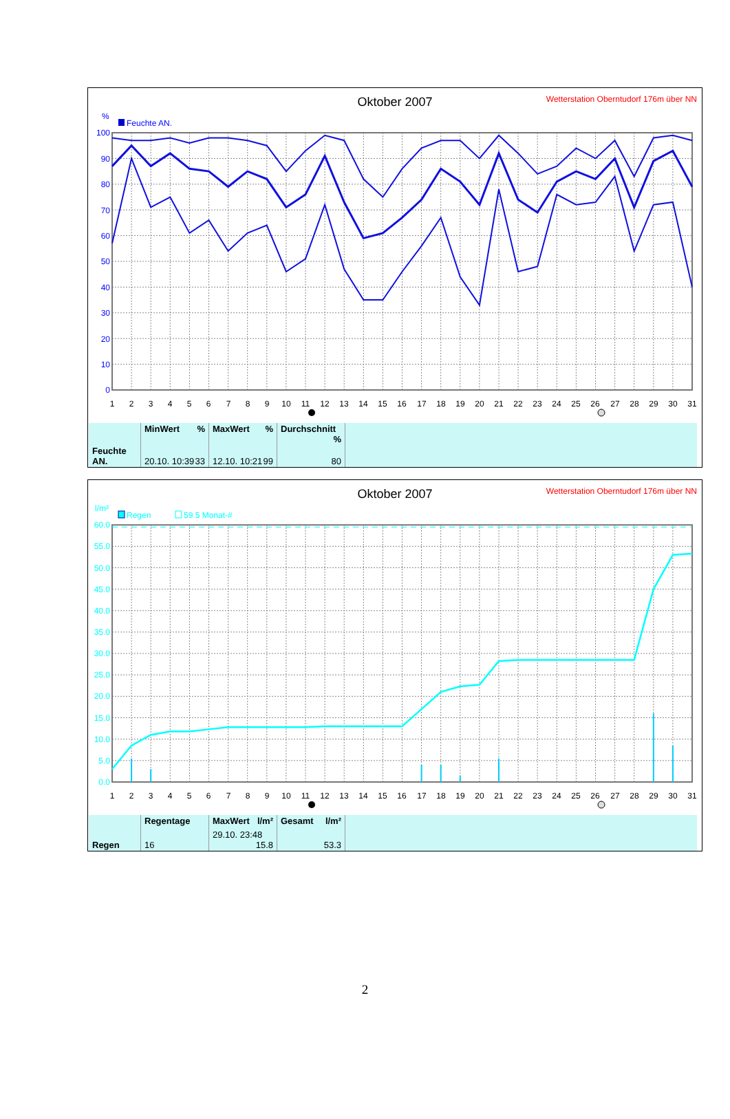Oktober 2007
Wetterstation Oberntudorf 176m über NN
%
Feuchte AN.
0
10
20
30
40
50
60
70
80
90
100
1
2
3
4
5
6
7
8
9
10
11
12
13
14
15
16
17
18
19
20
21
22
23
24
25
26
27
28
29
30
31
| | MinWert % | MaxWert % | Durchschnitt % | |
| Feuchte AN. | 20.10. 10:39 33 | 12.10. 10:21 99 | 80 | |
Oktober 2007
Wetterstation Oberntudorf 176m über NN
l/m²
Regen
59.5 Monat-#
0.0
5.0
10.0
15.0
20.0
25.0
30.0
35.0
40.0
45.0
50.0
55.0
60.0
1
2
3
4
5
6
7
8
9
10
11
12
13
14
15
16
17
18
19
20
21
22
23
24
25
26
27
28
29
30
31
| | Regentage | MaxWert l/m² | Gesamt l/m² | |
| Regen | 16 | 29.10. 23:48 15.8 | 53.3 | |
2